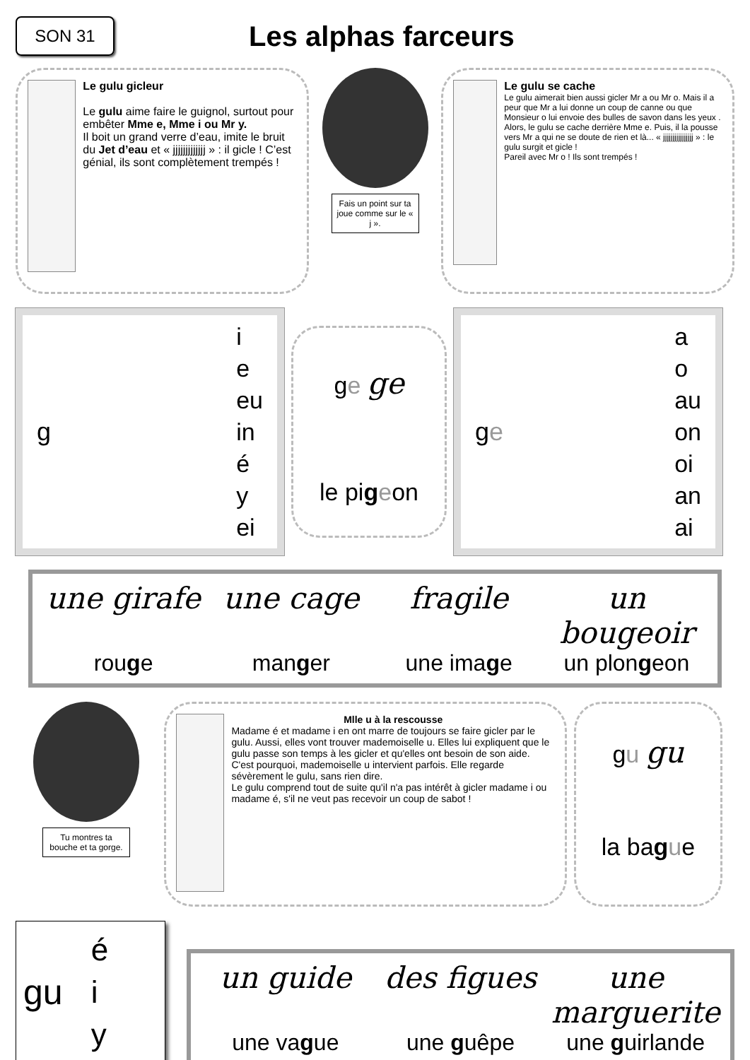SON 31
Les alphas farceurs
Le gulu gicleur
Le gulu aime faire le guignol, surtout pour embêter Mme e, Mme i ou Mr y.
Il boit un grand verre d’eau, imite le bruit du Jet d’eau et « jjjjjjjjjjjjj » : il gicle ! C’est génial, ils sont complètement trempés !
Fais un point sur ta joue comme sur le « j ».
Le gulu se cache
Le gulu aimerait bien aussi gicler Mr a ou Mr o. Mais il a peur que Mr a lui donne un coup de canne ou que Monsieur o lui envoie des bulles de savon dans les yeux .
Alors, le gulu se cache derrière Mme e. Puis, il la pousse vers Mr a qui ne se doute de rien et là... « jjjjjjjjjjjjjjjj » : le gulu surgit et gicle !
Pareil avec Mr o ! Ils sont trempés !
g
i
e
eu
in
é
y
ei
ge ge
le pigeon
ge
a
o
au
on
oi
an
ai
une girafe une cage fragile un bougeoir rouge manger une image un plongeon
Tu montres ta bouche et ta gorge.
Mlle u à la rescousse
Madame é et madame i en ont marre de toujours se faire gicler par le gulu. Aussi, elles vont trouver mademoiselle u. Elles lui expliquent que le gulu passe son temps à les gicler et qu'elles ont besoin de son aide.
C'est pourquoi, mademoiselle u intervient parfois. Elle regarde sévèrement le gulu, sans rien dire.
Le gulu comprend tout de suite qu'il n'a pas intérêt à gicler madame i ou madame é, s'il ne veut pas recevoir un coup de sabot !
gu gu
la bague
gu é
i
y
un guide des figues une marguerite une vague une guêpe une guirlande